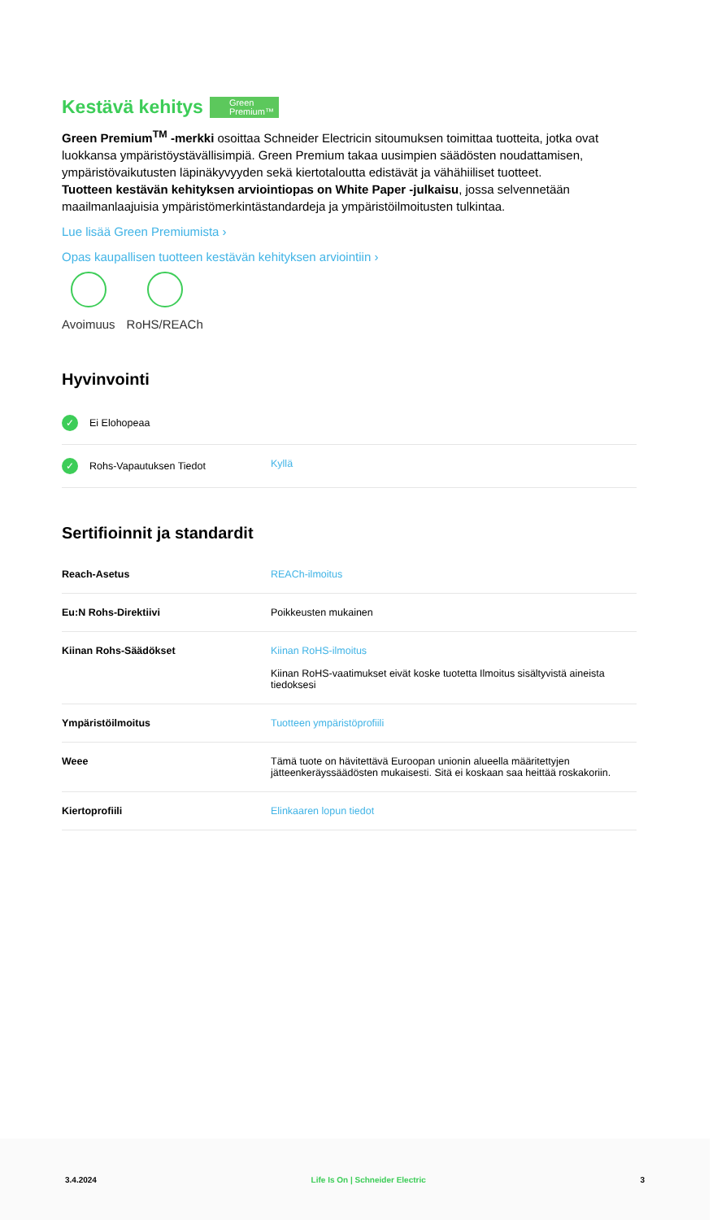Kestävä kehitys Green
Premium™
Green Premium<sup>TM</sup> -merkki osoittaa Schneider Electricin sitoumuksen toimittaa tuotteita, jotka ovat luokkansa ympäristöystävällisimpiä. Green Premium takaa uusimpien säädösten noudattamisen, ympäristövaikutusten läpinäkyvyyden sekä kiertotaloutta edistävät ja vähähiiliset tuotteet.
Tuotteen kestävän kehityksen arviointiopas on White Paper -julkaisu, jossa selvennetään maailmanlaajuisia ympäristömerkintästandardeja ja ympäristöilmoitusten tulkintaa.
Lue lisää Green Premiumista ›
Opas kaupallisen tuotteen kestävän kehityksen arviointiin ›
Avoimuus RoHS/REACh
Hyvinvointi
| ✓ Ei Elohopeaa | |
| ✓ Rohs-Vapautuksen Tiedot | Kyllä |
Sertifioinnit ja standardit
| Reach-Asetus | REACh-ilmoitus |
| Eu:N Rohs-Direktiivi | Poikkeusten mukainen |
| Kiinan Rohs-Säädökset | Kiinan RoHS-ilmoitus Kiinan RoHS-vaatimukset eivät koske tuotetta Ilmoitus sisältyvistä aineista tiedoksesi |
| Ympäristöilmoitus | Tuotteen ympäristöprofiili |
| Weee | Tämä tuote on hävitettävä Euroopan unionin alueella määritettyjen jätteenkeräyssäädösten mukaisesti. Sitä ei koskaan saa heittää roskakoriin. |
| Kiertoprofiili | Elinkaaren lopun tiedot |
3.4.2024 Life Is On | Schneider Electric 3